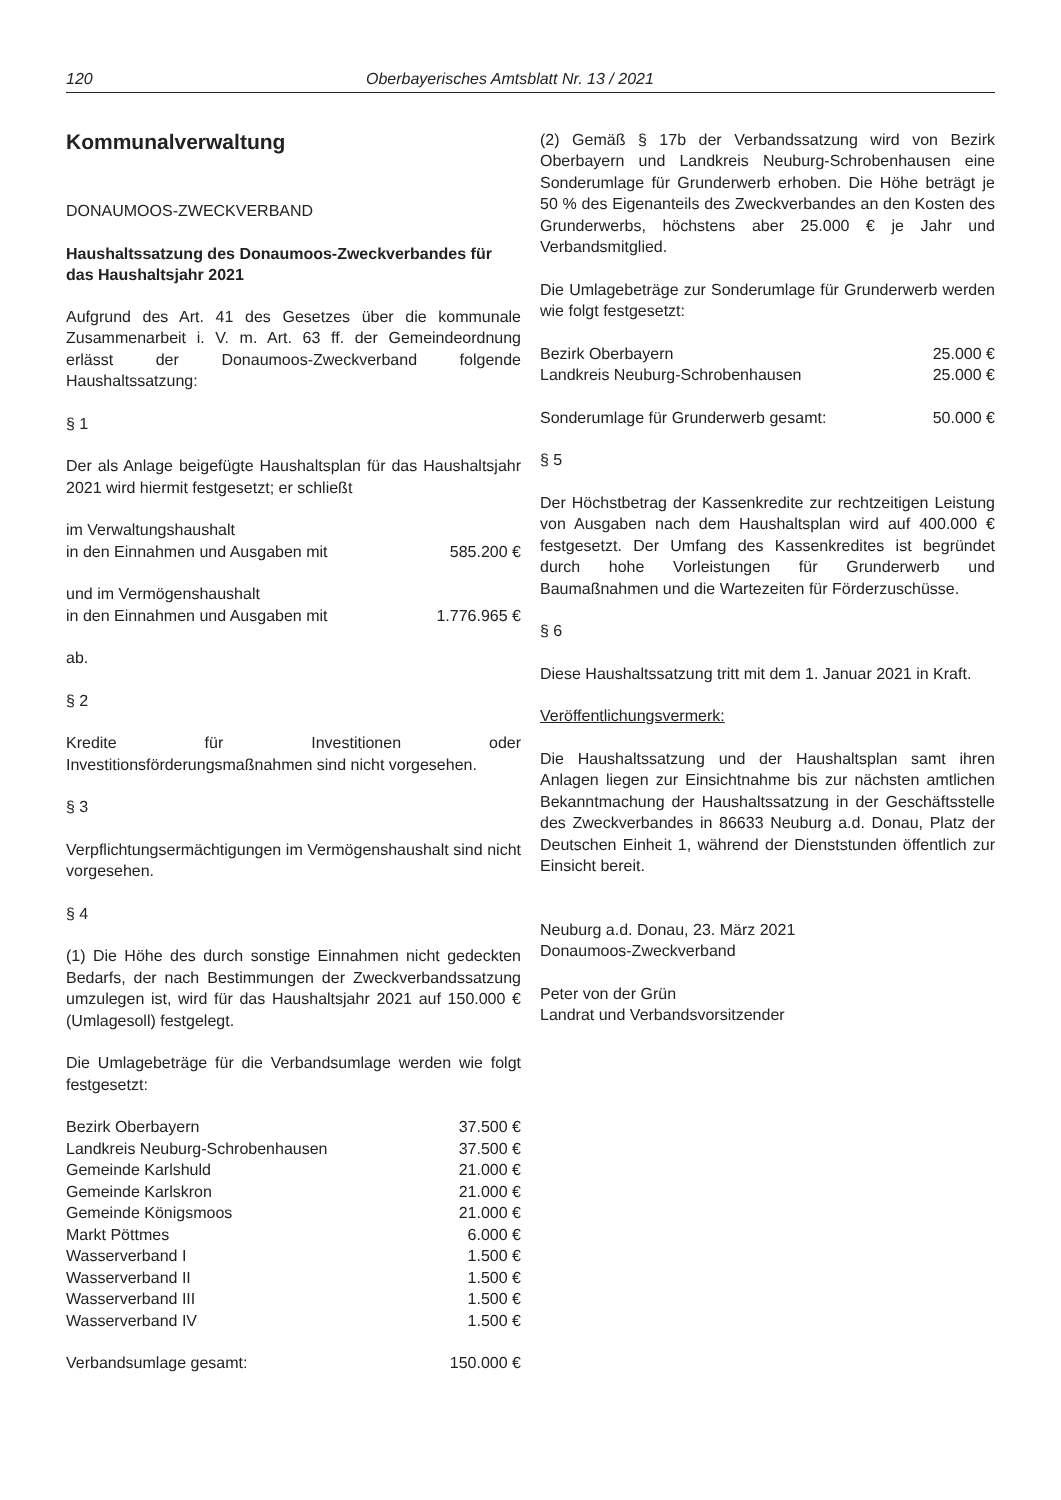120 Oberbayerisches Amtsblatt Nr. 13 / 2021
Kommunalverwaltung
DONAUMOOS-ZWECKVERBAND
Haushaltssatzung des Donaumoos-Zweckverbandes für das Haushaltsjahr 2021
Aufgrund des Art. 41 des Gesetzes über die kommunale Zusammenarbeit i. V. m. Art. 63 ff. der Gemeindeordnung erlässt der Donaumoos-Zweckverband folgende Haushaltssatzung:
§ 1
Der als Anlage beigefügte Haushaltsplan für das Haushaltsjahr 2021 wird hiermit festgesetzt; er schließt
| im Verwaltungshaushalt | |
| in den Einnahmen und Ausgaben mit | 585.200 € |
| und im Vermögenshaushalt | |
| in den Einnahmen und Ausgaben mit | 1.776.965 € |
ab.
§ 2
Kredite für Investitionen oder Investitionsförderungsmaßnahmen sind nicht vorgesehen.
§ 3
Verpflichtungsermächtigungen im Vermögenshaushalt sind nicht vorgesehen.
§ 4
(1) Die Höhe des durch sonstige Einnahmen nicht gedeckten Bedarfs, der nach Bestimmungen der Zweckverbandssatzung umzulegen ist, wird für das Haushaltsjahr 2021 auf 150.000 € (Umlagesoll) festgelegt.
Die Umlagebeträge für die Verbandsumlage werden wie folgt festgesetzt:
| Bezirk Oberbayern | 37.500 € |
| Landkreis Neuburg-Schrobenhausen | 37.500 € |
| Gemeinde Karlshuld | 21.000 € |
| Gemeinde Karlskron | 21.000 € |
| Gemeinde Königsmoos | 21.000 € |
| Markt Pöttmes | 6.000 € |
| Wasserverband I | 1.500 € |
| Wasserverband II | 1.500 € |
| Wasserverband III | 1.500 € |
| Wasserverband IV | 1.500 € |
| Verbandsumlage gesamt: | 150.000 € |
(2) Gemäß § 17b der Verbandssatzung wird von Bezirk Oberbayern und Landkreis Neuburg-Schrobenhausen eine Sonderumlage für Grunderwerb erhoben. Die Höhe beträgt je 50 % des Eigenanteils des Zweckverbandes an den Kosten des Grunderwerbs, höchstens aber 25.000 € je Jahr und Verbandsmitglied.
Die Umlagebeträge zur Sonderumlage für Grunderwerb werden wie folgt festgesetzt:
| Bezirk Oberbayern | 25.000 € |
| Landkreis Neuburg-Schrobenhausen | 25.000 € |
| Sonderumlage für Grunderwerb gesamt: | 50.000 € |
§ 5
Der Höchstbetrag der Kassenkredite zur rechtzeitigen Leistung von Ausgaben nach dem Haushaltsplan wird auf 400.000 € festgesetzt. Der Umfang des Kassenkredites ist begründet durch hohe Vorleistungen für Grunderwerb und Baumaßnahmen und die Wartezeiten für Förderzuschüsse.
§ 6
Diese Haushaltssatzung tritt mit dem 1. Januar 2021 in Kraft.
Veröffentlichungsvermerk:
Die Haushaltssatzung und der Haushaltsplan samt ihren Anlagen liegen zur Einsichtnahme bis zur nächsten amtlichen Bekanntmachung der Haushaltssatzung in der Geschäftsstelle des Zweckverbandes in 86633 Neuburg a.d. Donau, Platz der Deutschen Einheit 1, während der Dienststunden öffentlich zur Einsicht bereit.
Neuburg a.d. Donau, 23. März 2021
Donaumoos-Zweckverband
Peter von der Grün
Landrat und Verbandsvorsitzender